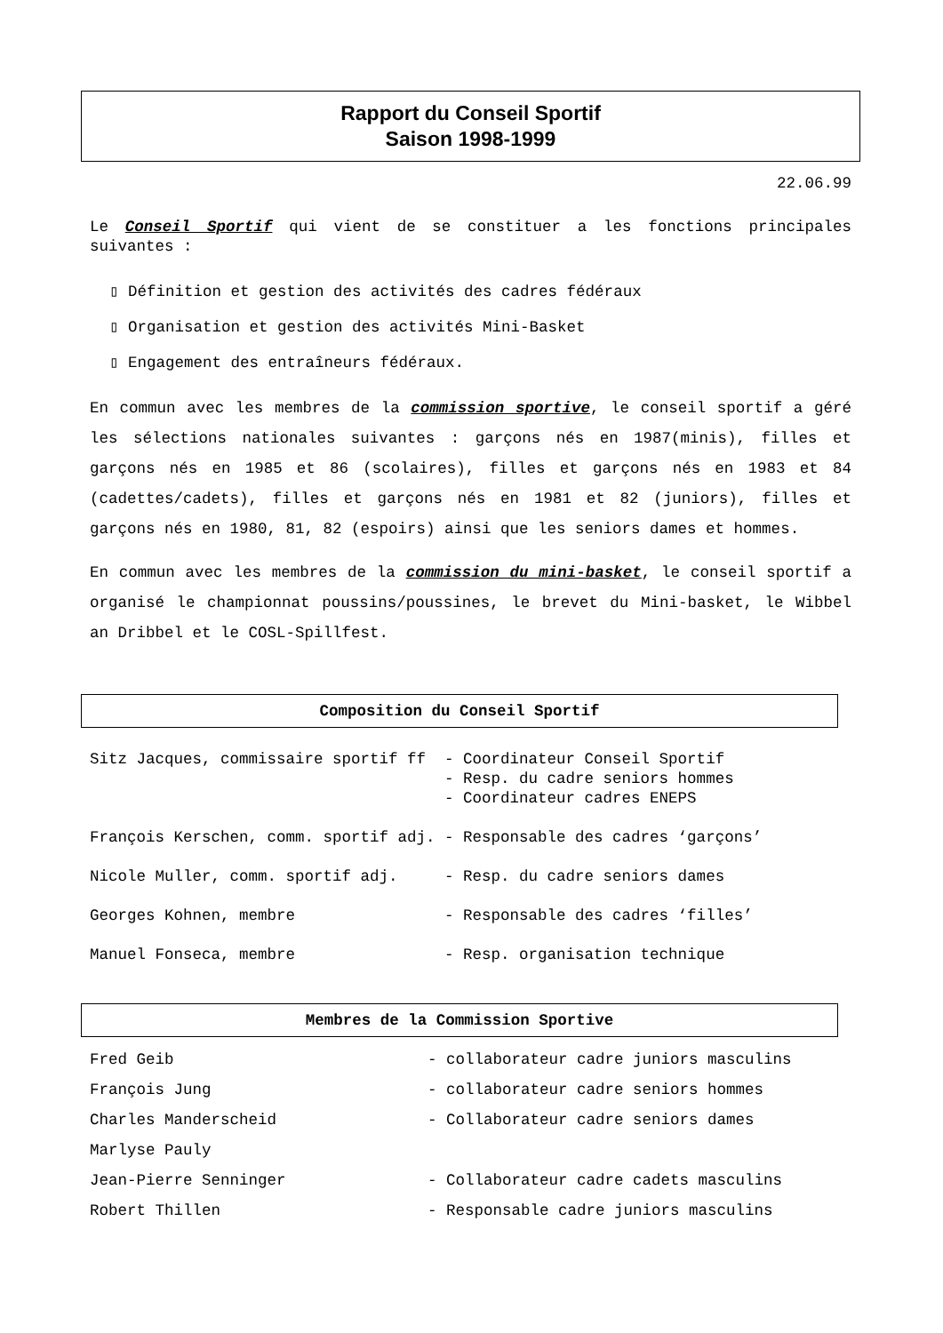Rapport du Conseil Sportif
Saison 1998-1999
22.06.99
Le Conseil Sportif qui vient de se constituer a les fonctions principales suivantes :
▯ Définition et gestion des activités des cadres fédéraux
▯ Organisation et gestion des activités Mini-Basket
▯ Engagement des entraîneurs fédéraux.
En commun avec les membres de la commission sportive, le conseil sportif a géré les sélections nationales suivantes : garçons nés en 1987(minis), filles et garçons nés en 1985 et 86 (scolaires), filles et garçons nés en 1983 et 84 (cadettes/cadets), filles et garçons nés en 1981 et 82 (juniors), filles et garçons nés en 1980, 81, 82 (espoirs) ainsi que les seniors dames et hommes.
En commun avec les membres de la commission du mini-basket, le conseil sportif a organisé le championnat poussins/poussines, le brevet du Mini-basket, le Wibbel an Dribbel et le COSL-Spillfest.
Composition du Conseil Sportif
| Sitz Jacques, commissaire sportif ff | - Coordinateur Conseil Sportif - Resp. du cadre seniors hommes - Coordinateur cadres ENEPS |
| François Kerschen, comm. sportif adj. | - Responsable des cadres ‘garçons’ |
| Nicole Muller, comm. sportif adj. | - Resp. du cadre seniors dames |
| Georges Kohnen, membre | - Responsable des cadres ‘filles’ |
| Manuel Fonseca, membre | - Resp. organisation technique |
Membres de la Commission Sportive
| Fred Geib | - collaborateur cadre juniors masculins |
| François Jung | - collaborateur cadre seniors hommes |
| Charles Manderscheid | - Collaborateur cadre seniors dames |
| Marlyse Pauly | |
| Jean-Pierre Senninger | - Collaborateur cadre cadets masculins |
| Robert Thillen | - Responsable cadre juniors masculins |